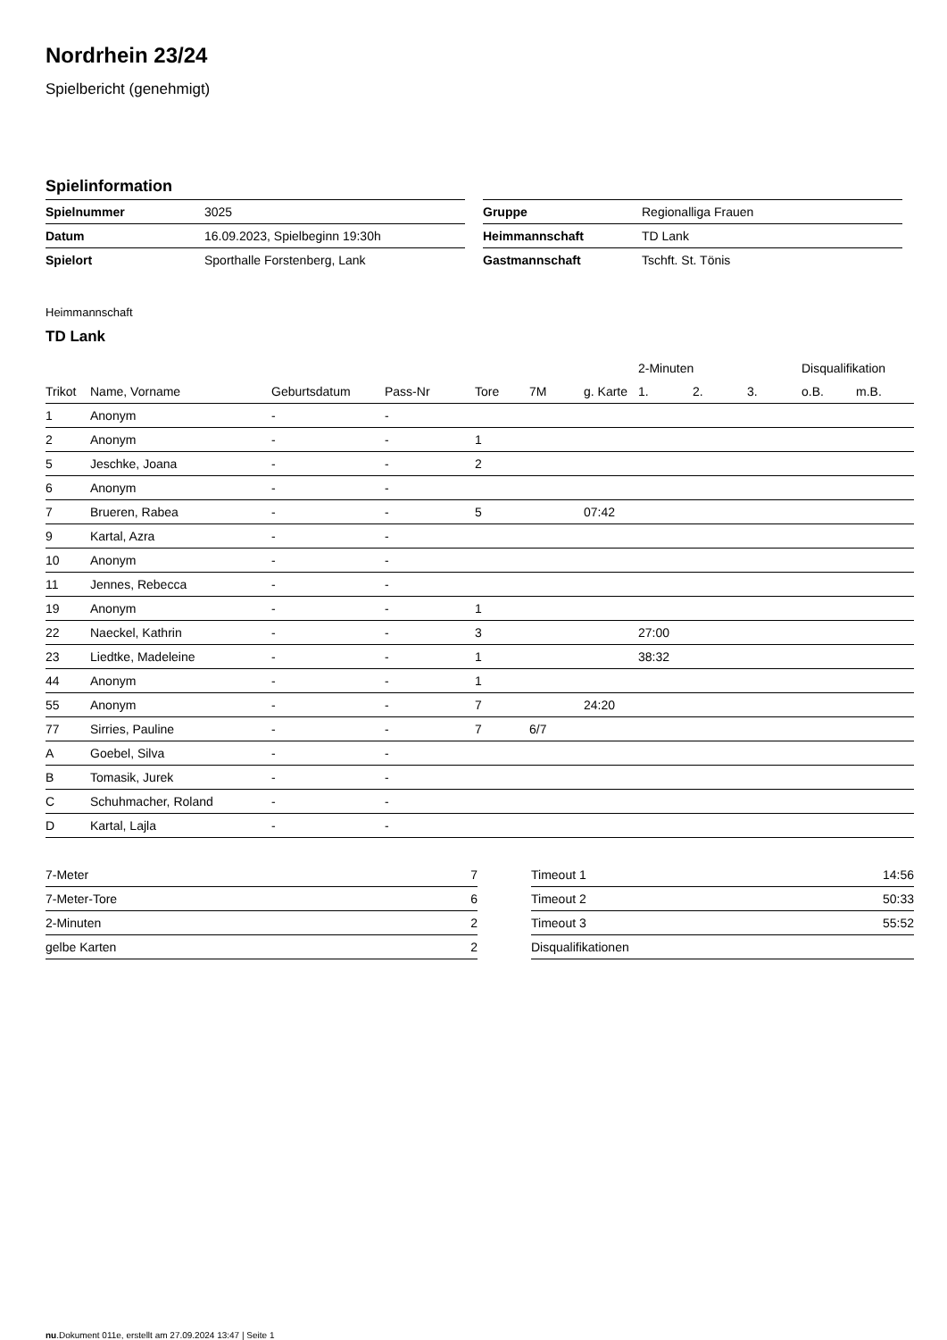Nordrhein 23/24
Spielbericht (genehmigt)
Spielinformation
| Spielnummer | 3025 |
| Datum | 16.09.2023, Spielbeginn 19:30h |
| Spielort | Sporthalle Forstenberg, Lank |
| Gruppe | Regionalliga Frauen |
| Heimmannschaft | TD Lank |
| Gastmannschaft | Tschft. St. Tönis |
Heimmannschaft
TD Lank
| | | | | | | | 2-Minuten | | | Disqualifikation | |
| --- | --- | --- | --- | --- | --- | --- | --- | --- | --- | --- | --- |
| Trikot | Name, Vorname | Geburtsdatum | Pass-Nr | Tore | 7M | g. Karte | 1. | 2. | 3. | o.B. | m.B. |
| 1 | Anonym | - | - | | | | | | | | |
| 2 | Anonym | - | - | 1 | | | | | | | |
| 5 | Jeschke, Joana | - | - | 2 | | | | | | | |
| 6 | Anonym | - | - | | | | | | | | |
| 7 | Brueren, Rabea | - | - | 5 | | 07:42 | | | | | |
| 9 | Kartal, Azra | - | - | | | | | | | | |
| 10 | Anonym | - | - | | | | | | | | |
| 11 | Jennes, Rebecca | - | - | | | | | | | | |
| 19 | Anonym | - | - | 1 | | | | | | | |
| 22 | Naeckel, Kathrin | - | - | 3 | | | 27:00 | | | | |
| 23 | Liedtke, Madeleine | - | - | 1 | | | 38:32 | | | | |
| 44 | Anonym | - | - | 1 | | | | | | | |
| 55 | Anonym | - | - | 7 | | 24:20 | | | | | |
| 77 | Sirries, Pauline | - | - | 7 | 6/7 | | | | | | |
| A | Goebel, Silva | - | - | | | | | | | | |
| B | Tomasik, Jurek | - | - | | | | | | | | |
| C | Schuhmacher, Roland | - | - | | | | | | | | |
| D | Kartal, Lajla | - | - | | | | | | | | |
| 7-Meter | 7 |
| 7-Meter-Tore | 6 |
| 2-Minuten | 2 |
| gelbe Karten | 2 |
| Timeout 1 | 14:56 |
| Timeout 2 | 50:33 |
| Timeout 3 | 55:52 |
| Disqualifikationen | |
nu.Dokument 011e, erstellt am 27.09.2024 13:47 | Seite 1